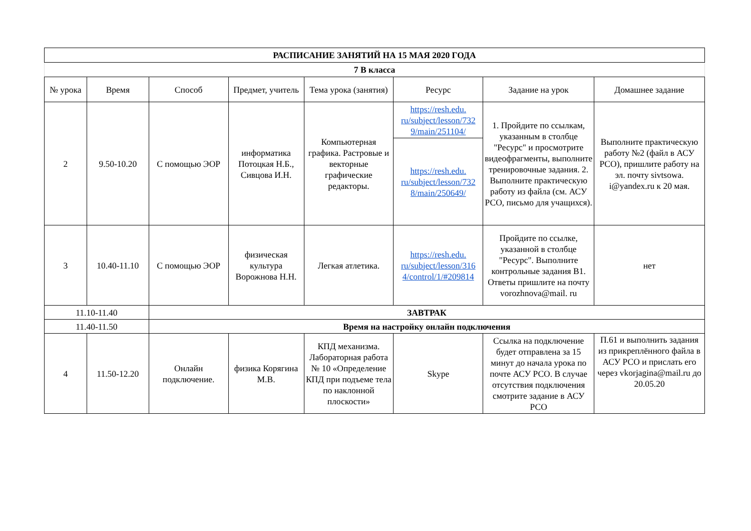| РАСПИСАНИЕ ЗАНЯТИЙ НА 15 МАЯ 2020 ГОДА | | | | | | | |
| 7 В класса | | | | | | | |
| № урока | Время | Способ | Предмет, учитель | Тема урока (занятия) | Ресурс | Задание на урок | Домашнее задание |
| 2 | 9.50-10.20 | С помощью ЭОР | информатика Потоцкая Н.Б., Сивцова И.Н. | Компьютерная графика. Растровые и векторные графические редакторы. | https://resh.edu. ru/subject/lesson/732 9/main/251104/ | 1. Пройдите по ссылкам, указанным в столбце "Ресурс" и просмотрите видеофрагменты, выполните тренировочные задания. 2. Выполните практическую работу из файла (см. АСУ РСО, письмо для учащихся). | Выполните практическую работу №2 (файл в АСУ РСО), пришлите работу на эл. почту sivtsowa. i@yandex.ru к 20 мая. |
| | | | | | https://resh.edu. ru/subject/lesson/732 8/main/250649/ | | |
| 3 | 10.40-11.10 | С помощью ЭОР | физическая культура Ворожнова Н.Н. | Легкая атлетика. | https://resh.edu. ru/subject/lesson/316 4/control/1/#209814 | Пройдите по ссылке, указанной в столбце "Ресурс". Выполните контрольные задания В1. Ответы пришлите на почту vorozhnova@mail. ru | нет |
| 11.10-11.40 | | ЗАВТРАК | | | | | |
| 11.40-11.50 | | Время на настройку онлайн подключения | | | | | |
| 4 | 11.50-12.20 | Онлайн подключение. | физика Корягина М.В. | КПД механизма. Лабораторная работа № 10 «Определение КПД при подъеме тела по наклонной плоскости» | Skype | Ссылка на подключение будет отправлена за 15 минут до начала урока по почте АСУ РСО. В случае отсутствия подключения смотрите задание в АСУ РСО | П.61 и выполнить задания из прикреплённого файла в АСУ РСО и прислать его через vkorjagina@mail.ru до 20.05.20 |